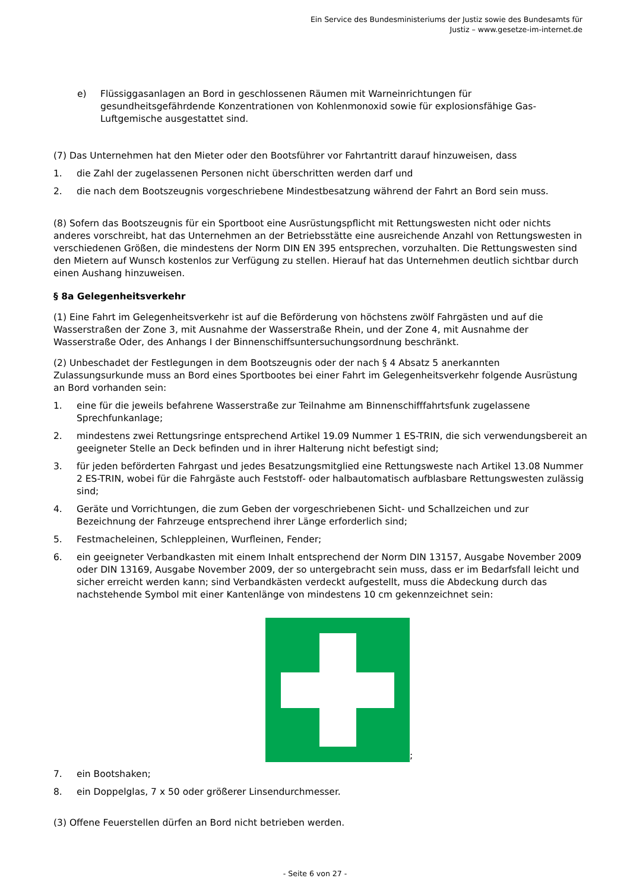Ein Service des Bundesministeriums der Justiz sowie des Bundesamts für
Justiz – www.gesetze-im-internet.de
e) Flüssiggasanlagen an Bord in geschlossenen Räumen mit Warneinrichtungen für gesundheitsgefährdende Konzentrationen von Kohlenmonoxid sowie für explosionsfähige Gas-Luftgemische ausgestattet sind.
(7) Das Unternehmen hat den Mieter oder den Bootsführer vor Fahrtantritt darauf hinzuweisen, dass
1. die Zahl der zugelassenen Personen nicht überschritten werden darf und
2. die nach dem Bootszeugnis vorgeschriebene Mindestbesatzung während der Fahrt an Bord sein muss.
(8) Sofern das Bootszeugnis für ein Sportboot eine Ausrüstungspflicht mit Rettungswesten nicht oder nichts anderes vorschreibt, hat das Unternehmen an der Betriebsstätte eine ausreichende Anzahl von Rettungswesten in verschiedenen Größen, die mindestens der Norm DIN EN 395 entsprechen, vorzuhalten. Die Rettungswesten sind den Mietern auf Wunsch kostenlos zur Verfügung zu stellen. Hierauf hat das Unternehmen deutlich sichtbar durch einen Aushang hinzuweisen.
§ 8a Gelegenheitsverkehr
(1) Eine Fahrt im Gelegenheitsverkehr ist auf die Beförderung von höchstens zwölf Fahrgästen und auf die Wasserstraßen der Zone 3, mit Ausnahme der Wasserstraße Rhein, und der Zone 4, mit Ausnahme der Wasserstraße Oder, des Anhangs I der Binnenschiffsuntersuchungsordnung beschränkt.
(2) Unbeschadet der Festlegungen in dem Bootszeugnis oder der nach § 4 Absatz 5 anerkannten Zulassungsurkunde muss an Bord eines Sportbootes bei einer Fahrt im Gelegenheitsverkehr folgende Ausrüstung an Bord vorhanden sein:
1. eine für die jeweils befahrene Wasserstraße zur Teilnahme am Binnenschifffahrtsfunk zugelassene Sprechfunkanlage;
2. mindestens zwei Rettungsringe entsprechend Artikel 19.09 Nummer 1 ES-TRIN, die sich verwendungsbereit an geeigneter Stelle an Deck befinden und in ihrer Halterung nicht befestigt sind;
3. für jeden beförderten Fahrgast und jedes Besatzungsmitglied eine Rettungsweste nach Artikel 13.08 Nummer 2 ES-TRIN, wobei für die Fahrgäste auch Feststoff- oder halbautomatisch aufblasbare Rettungswesten zulässig sind;
4. Geräte und Vorrichtungen, die zum Geben der vorgeschriebenen Sicht- und Schallzeichen und zur Bezeichnung der Fahrzeuge entsprechend ihrer Länge erforderlich sind;
5. Festmacheleinen, Schleppleinen, Wurfleinen, Fender;
6. ein geeigneter Verbandkasten mit einem Inhalt entsprechend der Norm DIN 13157, Ausgabe November 2009 oder DIN 13169, Ausgabe November 2009, der so untergebracht sein muss, dass er im Bedarfsfall leicht und sicher erreicht werden kann; sind Verbandkästen verdeckt aufgestellt, muss die Abdeckung durch das nachstehende Symbol mit einer Kantenlänge von mindestens 10 cm gekennzeichnet sein:
;
7. ein Bootshaken;
8. ein Doppelglas, 7 x 50 oder größerer Linsendurchmesser.
(3) Offene Feuerstellen dürfen an Bord nicht betrieben werden.
- Seite 6 von 27 -